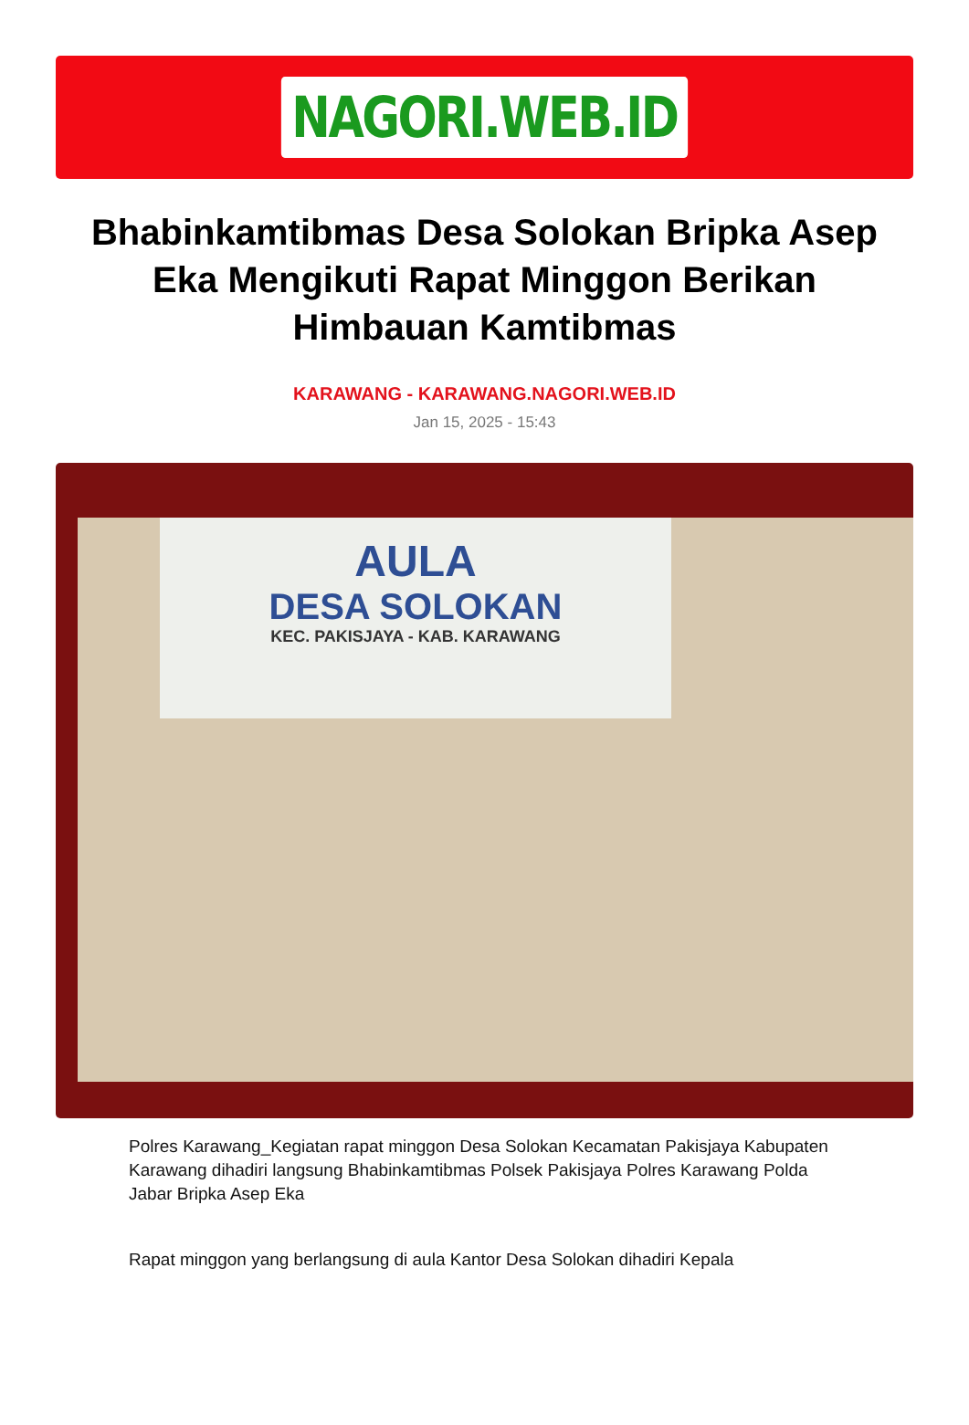NAGORI.WEB.ID
Bhabinkamtibmas Desa Solokan Bripka Asep Eka Mengikuti Rapat Minggon Berikan Himbauan Kamtibmas
KARAWANG - KARAWANG.NAGORI.WEB.ID
Jan 15, 2025 - 15:43
AULA
DESA SOLOKAN
KEC. PAKISJAYA - KAB. KARAWANG
Polres Karawang_Kegiatan rapat minggon Desa Solokan Kecamatan Pakisjaya Kabupaten Karawang dihadiri langsung Bhabinkamtibmas Polsek Pakisjaya Polres Karawang Polda Jabar Bripka Asep Eka
Rapat minggon yang berlangsung di aula Kantor Desa Solokan dihadiri Kepala